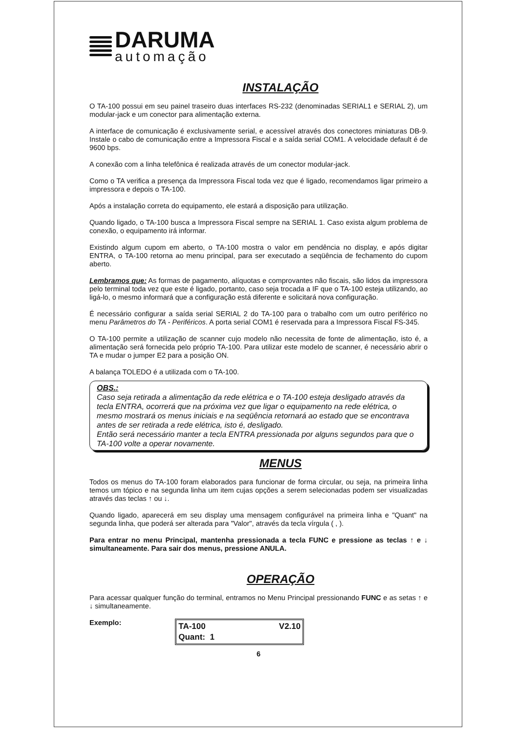DARUMA
automação
INSTALAÇÃO
O TA-100 possui em seu painel traseiro duas interfaces RS-232 (denominadas SERIAL1 e SERIAL 2), um modular-jack e um conector para alimentação externa.
A interface de comunicação é exclusivamente serial, e acessível através dos conectores miniaturas DB-9. Instale o cabo de comunicação entre a Impressora Fiscal e a saída serial COM1. A velocidade default é de 9600 bps.
A conexão com a linha telefônica é realizada através de um conector modular-jack.
Como o TA verifica a presença da Impressora Fiscal toda vez que é ligado, recomendamos ligar primeiro a impressora e depois o TA-100.
Após a instalação correta do equipamento, ele estará a disposição para utilização.
Quando ligado, o TA-100 busca a Impressora Fiscal sempre na SERIAL 1. Caso exista algum problema de conexão, o equipamento irá informar.
Existindo algum cupom em aberto, o TA-100 mostra o valor em pendência no display, e após digitar ENTRA, o TA-100 retorna ao menu principal, para ser executado a seqüência de fechamento do cupom aberto.
Lembramos que: As formas de pagamento, alíquotas e comprovantes não fiscais, são lidos da impressora pelo terminal toda vez que este é ligado, portanto, caso seja trocada a IF que o TA-100 esteja utilizando, ao ligá-lo, o mesmo informará que a configuração está diferente e solicitará nova configuração.
É necessário configurar a saída serial SERIAL 2 do TA-100 para o trabalho com um outro periférico no menu Parâmetros do TA - Periféricos. A porta serial COM1 é reservada para a Impressora Fiscal FS-345.
O TA-100 permite a utilização de scanner cujo modelo não necessita de fonte de alimentação, isto é, a alimentação será fornecida pelo próprio TA-100. Para utilizar este modelo de scanner, é necessário abrir o TA e mudar o jumper E2 para a posição ON.
A balança TOLEDO é a utilizada com o TA-100.
OBS.:
Caso seja retirada a alimentação da rede elétrica e o TA-100 esteja desligado através da tecla ENTRA, ocorrerá que na próxima vez que ligar o equipamento na rede elétrica, o mesmo mostrará os menus iniciais e na seqüência retornará ao estado que se encontrava antes de ser retirada a rede elétrica, isto é, desligado.
Então será necessário manter a tecla ENTRA pressionada por alguns segundos para que o TA-100 volte a operar novamente.
MENUS
Todos os menus do TA-100 foram elaborados para funcionar de forma circular, ou seja, na primeira linha temos um tópico e na segunda linha um item cujas opções a serem selecionadas podem ser visualizadas através das teclas ↑ ou ↓.
Quando ligado, aparecerá em seu display uma mensagem configurável na primeira linha e "Quant" na segunda linha, que poderá ser alterada para "Valor", através da tecla vírgula ( , ).
Para entrar no menu Principal, mantenha pressionada a tecla FUNC e pressione as teclas ↑ e ↓ simultaneamente. Para sair dos menus, pressione ANULA.
OPERAÇÃO
Para acessar qualquer função do terminal, entramos no Menu Principal pressionando FUNC e as setas ↑ e ↓ simultaneamente.
Exemplo:
TA-100 V2.10
Quant: 1
6